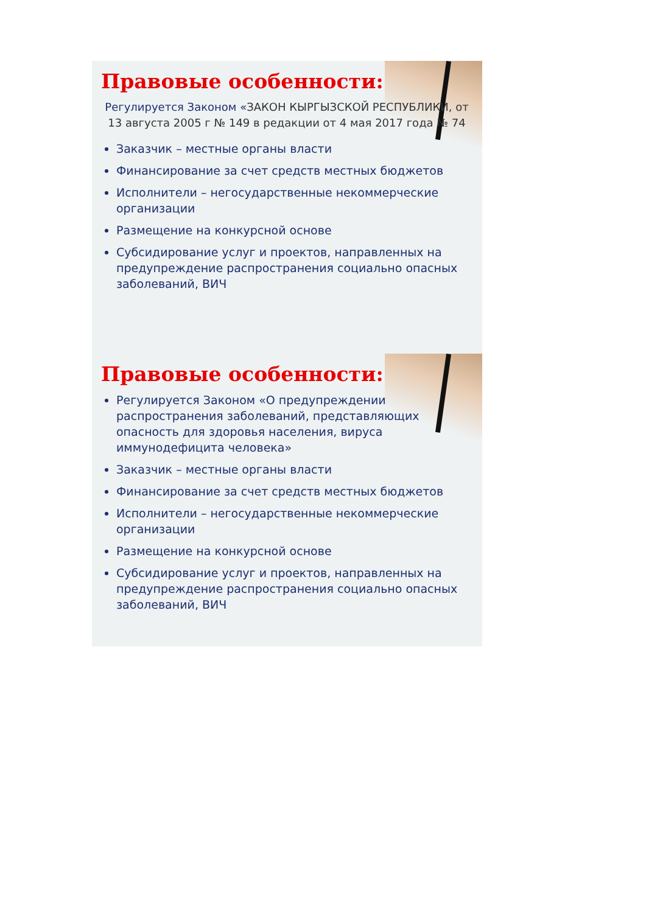Правовые особенности:
Регулируется Законом «ЗАКОН КЫРГЫЗСКОЙ РЕСПУБЛИКИ, от 13 августа 2005 г № 149 в редакции от 4 мая 2017 года № 74
Заказчик – местные органы власти
Финансирование за счет средств местных бюджетов
Исполнители – негосударственные некоммерческие организации
Размещение на конкурсной основе
Субсидирование услуг и проектов, направленных на предупреждение распространения социально опасных заболеваний, ВИЧ
Правовые особенности:
Регулируется Законом «О предупреждении распространения заболеваний, представляющих опасность для здоровья населения, вируса иммунодефицита человека»
Заказчик – местные органы власти
Финансирование за счет средств местных бюджетов
Исполнители – негосударственные некоммерческие организации
Размещение на конкурсной основе
Субсидирование услуг и проектов, направленных на предупреждение распространения социально опасных заболеваний, ВИЧ